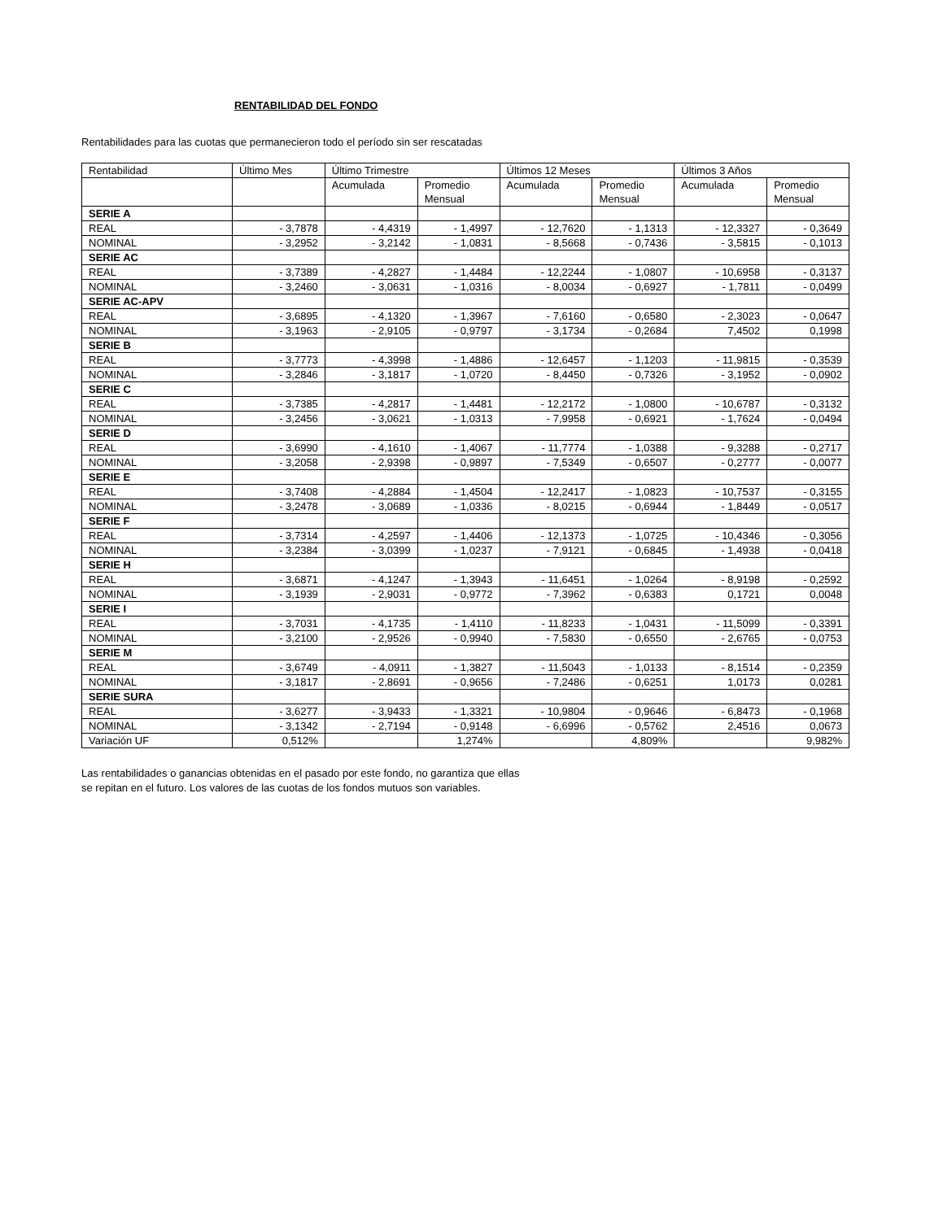RENTABILIDAD DEL FONDO
Rentabilidades para las cuotas que permanecieron todo el período sin ser rescatadas
| Rentabilidad | Último Mes | Último Trimestre | | Últimos 12 Meses | | Últimos 3 Años | |
| | | Acumulada | Promedio Mensual | Acumulada | Promedio Mensual | Acumulada | Promedio Mensual |
| SERIE A | | | | | | | |
| REAL | - 3,7878 | - 4,4319 | - 1,4997 | - 12,7620 | - 1,1313 | - 12,3327 | - 0,3649 |
| NOMINAL | - 3,2952 | - 3,2142 | - 1,0831 | - 8,5668 | - 0,7436 | - 3,5815 | - 0,1013 |
| SERIE AC | | | | | | | |
| REAL | - 3,7389 | - 4,2827 | - 1,4484 | - 12,2244 | - 1,0807 | - 10,6958 | - 0,3137 |
| NOMINAL | - 3,2460 | - 3,0631 | - 1,0316 | - 8,0034 | - 0,6927 | - 1,7811 | - 0,0499 |
| SERIE AC-APV | | | | | | | |
| REAL | - 3,6895 | - 4,1320 | - 1,3967 | - 7,6160 | - 0,6580 | - 2,3023 | - 0,0647 |
| NOMINAL | - 3,1963 | - 2,9105 | - 0,9797 | - 3,1734 | - 0,2684 | 7,4502 | 0,1998 |
| SERIE B | | | | | | | |
| REAL | - 3,7773 | - 4,3998 | - 1,4886 | - 12,6457 | - 1,1203 | - 11,9815 | - 0,3539 |
| NOMINAL | - 3,2846 | - 3,1817 | - 1,0720 | - 8,4450 | - 0,7326 | - 3,1952 | - 0,0902 |
| SERIE C | | | | | | | |
| REAL | - 3,7385 | - 4,2817 | - 1,4481 | - 12,2172 | - 1,0800 | - 10,6787 | - 0,3132 |
| NOMINAL | - 3,2456 | - 3,0621 | - 1,0313 | - 7,9958 | - 0,6921 | - 1,7624 | - 0,0494 |
| SERIE D | | | | | | | |
| REAL | - 3,6990 | - 4,1610 | - 1,4067 | - 11,7774 | - 1,0388 | - 9,3288 | - 0,2717 |
| NOMINAL | - 3,2058 | - 2,9398 | - 0,9897 | - 7,5349 | - 0,6507 | - 0,2777 | - 0,0077 |
| SERIE E | | | | | | | |
| REAL | - 3,7408 | - 4,2884 | - 1,4504 | - 12,2417 | - 1,0823 | - 10,7537 | - 0,3155 |
| NOMINAL | - 3,2478 | - 3,0689 | - 1,0336 | - 8,0215 | - 0,6944 | - 1,8449 | - 0,0517 |
| SERIE F | | | | | | | |
| REAL | - 3,7314 | - 4,2597 | - 1,4406 | - 12,1373 | - 1,0725 | - 10,4346 | - 0,3056 |
| NOMINAL | - 3,2384 | - 3,0399 | - 1,0237 | - 7,9121 | - 0,6845 | - 1,4938 | - 0,0418 |
| SERIE H | | | | | | | |
| REAL | - 3,6871 | - 4,1247 | - 1,3943 | - 11,6451 | - 1,0264 | - 8,9198 | - 0,2592 |
| NOMINAL | - 3,1939 | - 2,9031 | - 0,9772 | - 7,3962 | - 0,6383 | 0,1721 | 0,0048 |
| SERIE I | | | | | | | |
| REAL | - 3,7031 | - 4,1735 | - 1,4110 | - 11,8233 | - 1,0431 | - 11,5099 | - 0,3391 |
| NOMINAL | - 3,2100 | - 2,9526 | - 0,9940 | - 7,5830 | - 0,6550 | - 2,6765 | - 0,0753 |
| SERIE M | | | | | | | |
| REAL | - 3,6749 | - 4,0911 | - 1,3827 | - 11,5043 | - 1,0133 | - 8,1514 | - 0,2359 |
| NOMINAL | - 3,1817 | - 2,8691 | - 0,9656 | - 7,2486 | - 0,6251 | 1,0173 | 0,0281 |
| SERIE SURA | | | | | | | |
| REAL | - 3,6277 | - 3,9433 | - 1,3321 | - 10,9804 | - 0,9646 | - 6,8473 | - 0,1968 |
| NOMINAL | - 3,1342 | - 2,7194 | - 0,9148 | - 6,6996 | - 0,5762 | 2,4516 | 0,0673 |
| Variación UF | 0,512% | | 1,274% | | 4,809% | | 9,982% |
Las rentabilidades o ganancias obtenidas en el pasado por este fondo, no garantiza que ellas
se repitan en el futuro. Los valores de las cuotas de los fondos mutuos son variables.